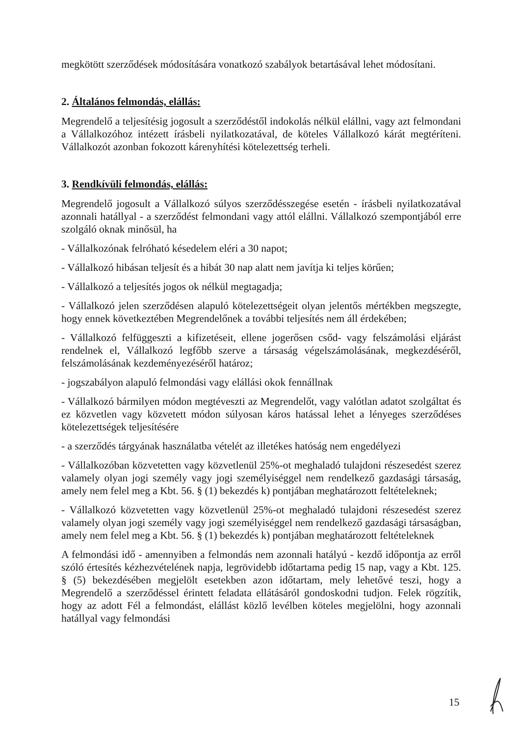megkötött szerződések módosítására vonatkozó szabályok betartásával lehet módosítani.
2. Általános felmondás, elállás:
Megrendelő a teljesítésig jogosult a szerződéstől indokolás nélkül elállni, vagy azt felmondani a Vállalkozóhoz intézett írásbeli nyilatkozatával, de köteles Vállalkozó kárát megtéríteni. Vállalkozót azonban fokozott kárenyhítési kötelezettség terheli.
3. Rendkívüli felmondás, elállás:
Megrendelő jogosult a Vállalkozó súlyos szerződésszegése esetén - írásbeli nyilatkozatával azonnali hatállyal - a szerződést felmondani vagy attól elállni. Vállalkozó szempontjából erre szolgáló oknak minősül, ha
- Vállalkozónak felróható késedelem eléri a 30 napot;
- Vállalkozó hibásan teljesít és a hibát 30 nap alatt nem javítja ki teljes körűen;
- Vállalkozó a teljesítés jogos ok nélkül megtagadja;
- Vállalkozó jelen szerződésen alapuló kötelezettségeit olyan jelentős mértékben megszegte, hogy ennek következtében Megrendelőnek a további teljesítés nem áll érdekében;
- Vállalkozó felfüggeszti a kifizetéseit, ellene jogerősen csőd- vagy felszámolási eljárást rendelnek el, Vállalkozó legfőbb szerve a társaság végelszámolásának, megkezdéséről, felszámolásának kezdeményezéséről határoz;
- jogszabályon alapuló felmondási vagy elállási okok fennállnak
- Vállalkozó bármilyen módon megtéveszti az Megrendelőt, vagy valótlan adatot szolgáltat és ez közvetlen vagy közvetett módon súlyosan káros hatással lehet a lényeges szerződéses kötelezettségek teljesítésére
- a szerződés tárgyának használatba vételét az illetékes hatóság nem engedélyezi
- Vállalkozóban közvetetten vagy közvetlenül 25%-ot meghaladó tulajdoni részesedést szerez valamely olyan jogi személy vagy jogi személyiséggel nem rendelkező gazdasági társaság, amely nem felel meg a Kbt. 56. § (1) bekezdés k) pontjában meghatározott feltételeknek;
- Vállalkozó közvetetten vagy közvetlenül 25%-ot meghaladó tulajdoni részesedést szerez valamely olyan jogi személy vagy jogi személyiséggel nem rendelkező gazdasági társaságban, amely nem felel meg a Kbt. 56. § (1) bekezdés k) pontjában meghatározott feltételeknek
A felmondási idő - amennyiben a felmondás nem azonnali hatályú - kezdő időpontja az erről szóló értesítés kézhezvételének napja, legrövidebb időtartama pedig 15 nap, vagy a Kbt. 125. § (5) bekezdésében megjelölt esetekben azon időtartam, mely lehetővé teszi, hogy a Megrendelő a szerződéssel érintett feladata ellátásáról gondoskodni tudjon. Felek rögzítik, hogy az adott Fél a felmondást, elállást közlő levélben köteles megjelölni, hogy azonnali hatállyal vagy felmondási
15